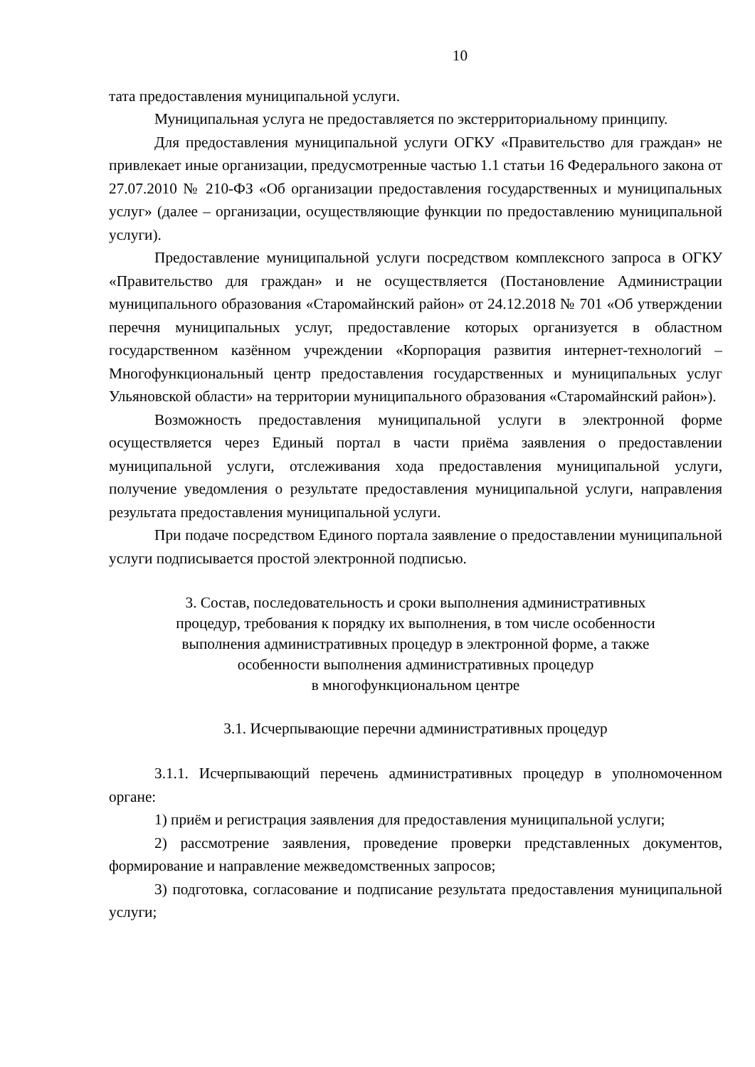10
тата предоставления муниципальной услуги.
Муниципальная услуга не предоставляется по экстерриториальному принципу.
Для предоставления муниципальной услуги ОГКУ «Правительство для граждан» не привлекает иные организации, предусмотренные частью 1.1 статьи 16 Федерального закона от 27.07.2010 № 210-ФЗ «Об организации предоставления государственных и муниципальных услуг» (далее – организации, осуществляющие функции по предоставлению муниципальной услуги).
Предоставление муниципальной услуги посредством комплексного запроса в ОГКУ «Правительство для граждан» и не осуществляется (Постановление Администрации муниципального образования «Старомайнский район» от 24.12.2018 № 701 «Об утверждении перечня муниципальных услуг, предоставление которых организуется в областном государственном казённом учреждении «Корпорация развития интернет-технологий – Многофункциональный центр предоставления государственных и муниципальных услуг Ульяновской области» на территории муниципального образования «Старомайнский район»).
Возможность предоставления муниципальной услуги в электронной форме осуществляется через Единый портал в части приёма заявления о предоставлении муниципальной услуги, отслеживания хода предоставления муниципальной услуги, получение уведомления о результате предоставления муниципальной услуги, направления результата предоставления муниципальной услуги.
При подаче посредством Единого портала заявление о предоставлении муниципальной услуги подписывается простой электронной подписью.
3. Состав, последовательность и сроки выполнения административных
процедур, требования к порядку их выполнения, в том числе особенности
выполнения административных процедур в электронной форме, а также
особенности выполнения административных процедур
в многофункциональном центре
3.1. Исчерпывающие перечни административных процедур
3.1.1. Исчерпывающий перечень административных процедур в уполномоченном органе:
1) приём и регистрация заявления для предоставления муниципальной услуги;
2) рассмотрение заявления, проведение проверки представленных документов, формирование и направление межведомственных запросов;
3) подготовка, согласование и подписание результата предоставления муниципальной услуги;